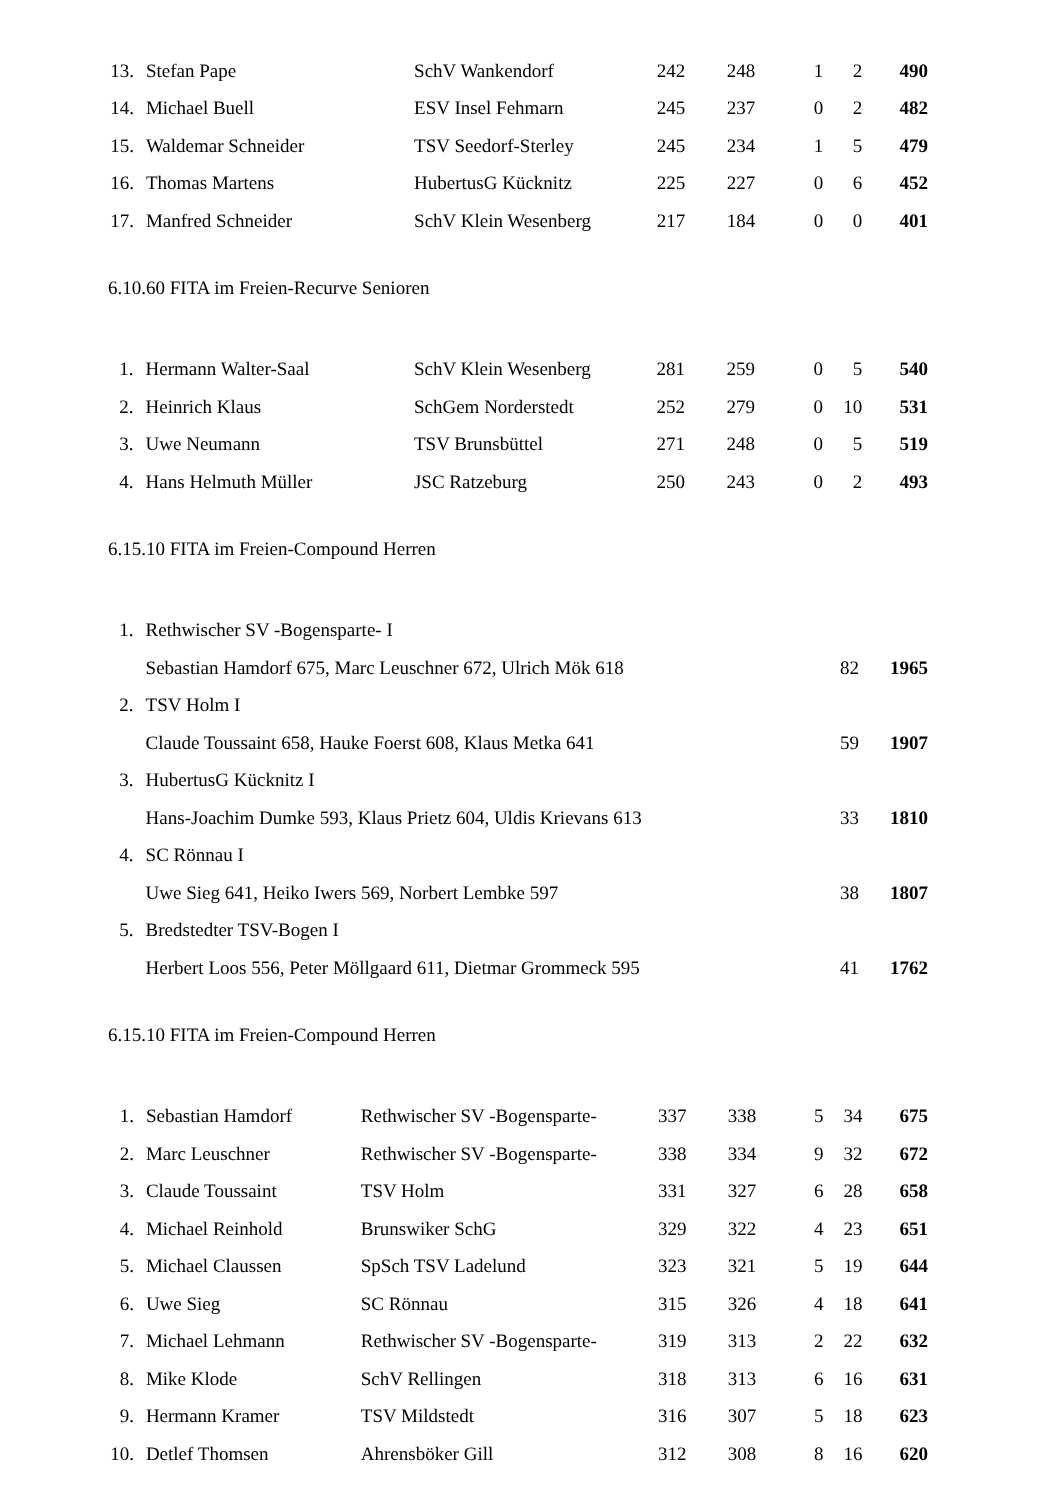| 13. | Stefan Pape | SchV Wankendorf | 242 | 248 | 1 | 2 | 490 |
| 14. | Michael Buell | ESV Insel Fehmarn | 245 | 237 | 0 | 2 | 482 |
| 15. | Waldemar Schneider | TSV Seedorf-Sterley | 245 | 234 | 1 | 5 | 479 |
| 16. | Thomas Martens | HubertusG Kücknitz | 225 | 227 | 0 | 6 | 452 |
| 17. | Manfred Schneider | SchV Klein Wesenberg | 217 | 184 | 0 | 0 | 401 |
6.10.60 FITA im Freien-Recurve Senioren
| 1. | Hermann Walter-Saal | SchV Klein Wesenberg | 281 | 259 | 0 | 5 | 540 |
| 2. | Heinrich Klaus | SchGem Norderstedt | 252 | 279 | 0 | 10 | 531 |
| 3. | Uwe Neumann | TSV Brunsbüttel | 271 | 248 | 0 | 5 | 519 |
| 4. | Hans Helmuth Müller | JSC Ratzeburg | 250 | 243 | 0 | 2 | 493 |
6.15.10 FITA im Freien-Compound Herren
| 1. | Rethwischer SV -Bogensparte- I | | |
| | Sebastian Hamdorf 675, Marc Leuschner 672, Ulrich Mök 618 | 82 | 1965 |
| 2. | TSV Holm I | | |
| | Claude Toussaint 658, Hauke Foerst 608, Klaus Metka 641 | 59 | 1907 |
| 3. | HubertusG Kücknitz I | | |
| | Hans-Joachim Dumke 593, Klaus Prietz 604, Uldis Krievans 613 | 33 | 1810 |
| 4. | SC Rönnau I | | |
| | Uwe Sieg 641, Heiko Iwers 569, Norbert Lembke 597 | 38 | 1807 |
| 5. | Bredstedter TSV-Bogen I | | |
| | Herbert Loos 556, Peter Möllgaard 611, Dietmar Grommeck 595 | 41 | 1762 |
6.15.10 FITA im Freien-Compound Herren
| 1. | Sebastian Hamdorf | Rethwischer SV -Bogensparte- | 337 | 338 | 5 | 34 | 675 |
| 2. | Marc Leuschner | Rethwischer SV -Bogensparte- | 338 | 334 | 9 | 32 | 672 |
| 3. | Claude Toussaint | TSV Holm | 331 | 327 | 6 | 28 | 658 |
| 4. | Michael Reinhold | Brunswiker SchG | 329 | 322 | 4 | 23 | 651 |
| 5. | Michael Claussen | SpSch TSV Ladelund | 323 | 321 | 5 | 19 | 644 |
| 6. | Uwe Sieg | SC Rönnau | 315 | 326 | 4 | 18 | 641 |
| 7. | Michael Lehmann | Rethwischer SV -Bogensparte- | 319 | 313 | 2 | 22 | 632 |
| 8. | Mike Klode | SchV Rellingen | 318 | 313 | 6 | 16 | 631 |
| 9. | Hermann Kramer | TSV Mildstedt | 316 | 307 | 5 | 18 | 623 |
| 10. | Detlef Thomsen | Ahrensböker Gill | 312 | 308 | 8 | 16 | 620 |